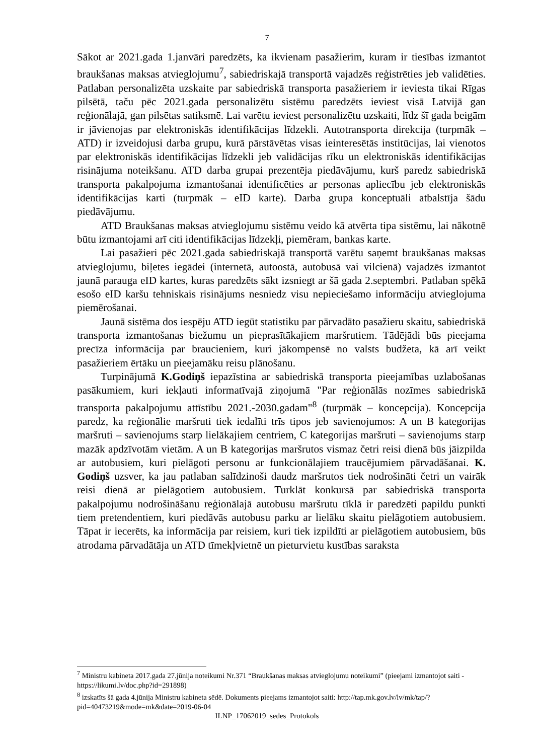7
Sākot ar 2021.gada 1.janvāri paredzēts, ka ikvienam pasažierim, kuram ir tiesības izmantot braukšanas maksas atvieglojumu<sup>7</sup>, sabiedriskajā transportā vajadzēs reģistrēties jeb validēties. Patlaban personalizēta uzskaite par sabiedriskā transporta pasažieriem ir ieviesta tikai Rīgas pilsētā, taču pēc 2021.gada personalizētu sistēmu paredzēts ieviest visā Latvijā gan reģionālajā, gan pilsētas satiksmē. Lai varētu ieviest personalizētu uzskaiti, līdz šī gada beigām ir jāvienojas par elektroniskās identifikācijas līdzekli. Autotransporta direkcija (turpmāk – ATD) ir izveidojusi darba grupu, kurā pārstāvētas visas ieinteresētās institūcijas, lai vienotos par elektroniskās identifikācijas līdzekli jeb validācijas rīku un elektroniskās identifikācijas risinājuma noteikšanu. ATD darba grupai prezentēja piedāvājumu, kurš paredz sabiedriskā transporta pakalpojuma izmantošanai identificēties ar personas apliecību jeb elektroniskās identifikācijas karti (turpmāk – eID karte). Darba grupa konceptuāli atbalstīja šādu piedāvājumu.
ATD Braukšanas maksas atvieglojumu sistēmu veido kā atvērta tipa sistēmu, lai nākotnē būtu izmantojami arī citi identifikācijas līdzekļi, piemēram, bankas karte.
Lai pasažieri pēc 2021.gada sabiedriskajā transportā varētu saņemt braukšanas maksas atvieglojumu, biļetes iegādei (internetā, autoostā, autobusā vai vilcienā) vajadzēs izmantot jaunā parauga eID kartes, kuras paredzēts sākt izsniegt ar šā gada 2.septembri. Patlaban spēkā esošo eID karšu tehniskais risinājums nesniedz visu nepieciešamo informāciju atvieglojuma piemērošanai.
Jaunā sistēma dos iespēju ATD iegūt statistiku par pārvadāto pasažieru skaitu, sabiedriskā transporta izmantošanas biežumu un pieprasītākajiem maršrutiem. Tādējādi būs pieejama precīza informācija par braucieniem, kuri jākompensē no valsts budžeta, kā arī veikt pasažieriem ērtāku un pieejamāku reisu plānošanu.
Turpinājumā K.Godiņš iepazīstina ar sabiedriskā transporta pieejamības uzlabošanas pasākumiem, kuri iekļauti informatīvajā ziņojumā "Par reģionālās nozīmes sabiedriskā transporta pakalpojumu attīstību 2021.-2030.gadam"<sup>8</sup> (turpmāk – koncepcija). Koncepcija paredz, ka reģionālie maršruti tiek iedalīti trīs tipos jeb savienojumos: A un B kategorijas maršruti – savienojums starp lielākajiem centriem, C kategorijas maršruti – savienojums starp mazāk apdzīvotām vietām. A un B kategorijas maršrutos vismaz četri reisi dienā būs jāizpilda ar autobusiem, kuri pielāgoti personu ar funkcionālajiem traucējumiem pārvadāšanai. K. Godiņš uzsver, ka jau patlaban salīdzinoši daudz maršrutos tiek nodrošināti četri un vairāk reisi dienā ar pielāgotiem autobusiem. Turklāt konkursā par sabiedriskā transporta pakalpojumu nodrošināšanu reģionālajā autobusu maršrutu tīklā ir paredzēti papildu punkti tiem pretendentiem, kuri piedāvās autobusu parku ar lielāku skaitu pielāgotiem autobusiem. Tāpat ir iecerēts, ka informācija par reisiem, kuri tiek izpildīti ar pielāgotiem autobusiem, būs atrodama pārvadātāja un ATD tīmekļvietnē un pieturvietu kustības saraksta
<sup>7</sup> Ministru kabineta 2017.gada 27.jūnija noteikumi Nr.371 “Braukšanas maksas atvieglojumu noteikumi” (pieejami izmantojot saiti - https://likumi.lv/doc.php?id=291898)
<sup>8</sup> izskatīts šā gada 4.jūnija Ministru kabineta sēdē. Dokuments pieejams izmantojot saiti: http://tap.mk.gov.lv/lv/mk/tap/?pid=40473219&mode=mk&date=2019-06-04
ILNP_17062019_sedes_Protokols